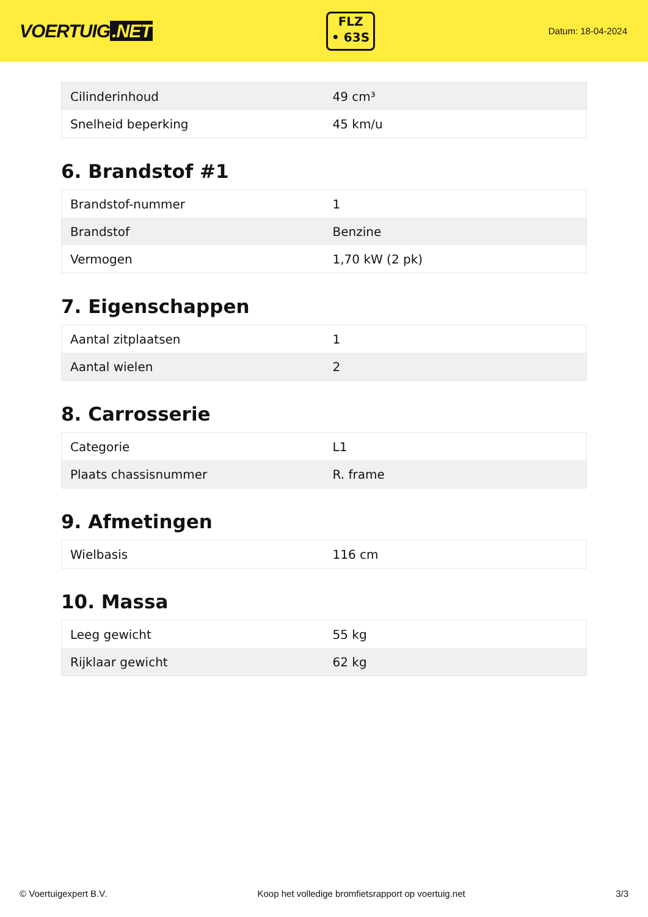VOERTUIG.NET
FLZ
• 63S
Datum: 18-04-2024
| Cilinderinhoud | 49 cm³ |
| Snelheid beperking | 45 km/u |
6. Brandstof #1
| Brandstof-nummer | 1 |
| Brandstof | Benzine |
| Vermogen | 1,70 kW (2 pk) |
7. Eigenschappen
| Aantal zitplaatsen | 1 |
| Aantal wielen | 2 |
8. Carrosserie
| Categorie | L1 |
| Plaats chassisnummer | R. frame |
9. Afmetingen
| Wielbasis | 116 cm |
10. Massa
| Leeg gewicht | 55 kg |
| Rijklaar gewicht | 62 kg |
© Voertuigexpert B.V. Koop het volledige bromfietsrapport op voertuig.net 3/3